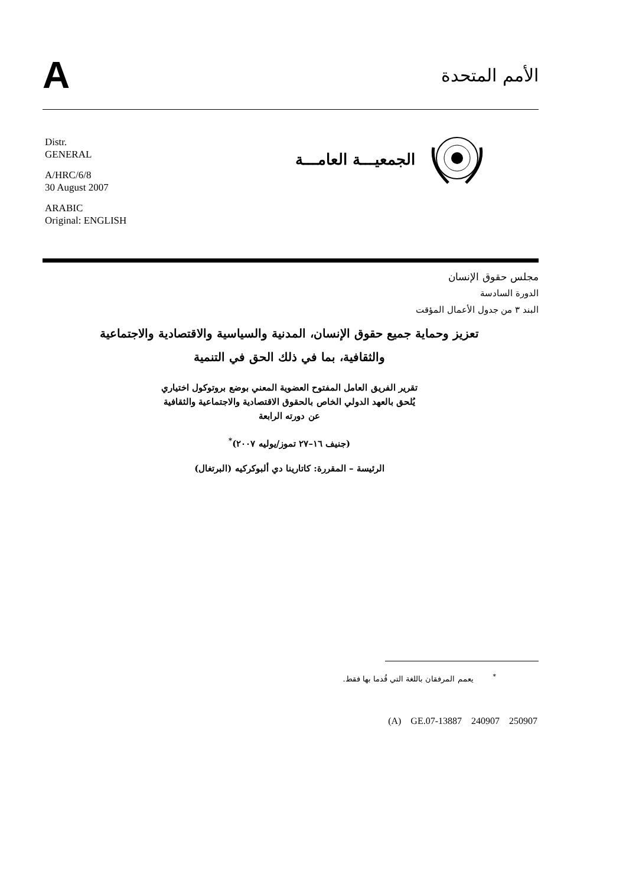A
الأمم المتحدة
Distr.
GENERAL
A/HRC/6/8
30 August 2007
ARABIC
Original: ENGLISH
الجمعيـــة العامـــة
مجلس حقوق الإنسان
الدورة السادسة
البند ٣ من جدول الأعمال المؤقت
تعزيز وحماية جميع حقوق الإنسان، المدنية والسياسية والاقتصادية والاجتماعية والثقافية، بما في ذلك الحق في التنمية
تقرير الفريق العامل المفتوح العضوية المعني بوضع بروتوكول اختياري
يُلحق بالعهد الدولي الخاص بالحقوق الاقتصادية والاجتماعية والثقافية
عن دورته الرابعة
(جنيف ١٦–٢٧ تموز/يوليه ٢٠٠٧)<sup>*</sup>
الرئيسة – المقررة: كاتارينا دي ألبوكركيه (البرتغال)
<sup>*</sup> يعمم المرفقان باللغة التي قُدما بها فقط.
(A) GE.07-13887 240907 250907